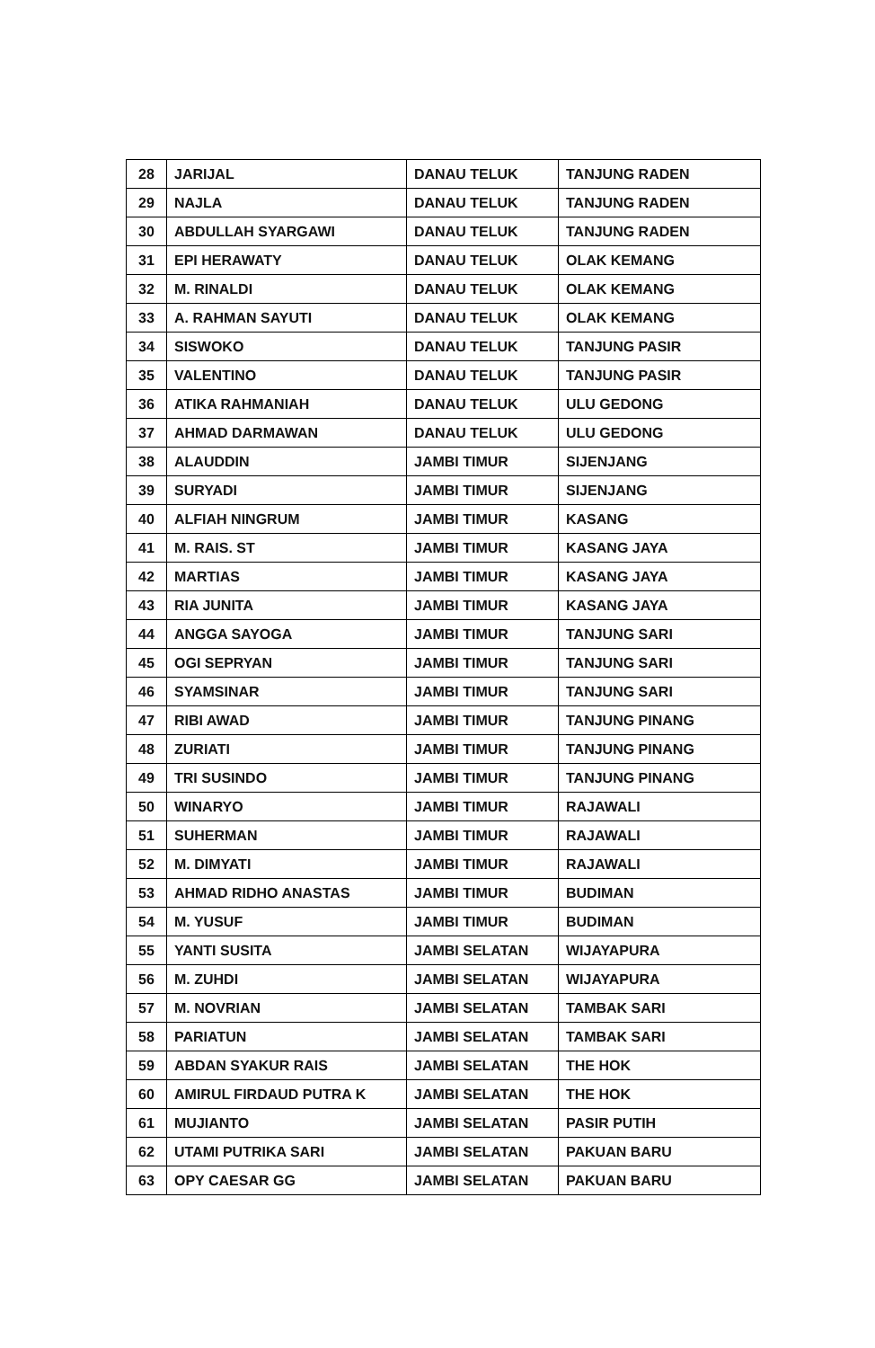| 28 | JARIJAL | DANAU TELUK | TANJUNG RADEN |
| 29 | NAJLA | DANAU TELUK | TANJUNG RADEN |
| 30 | ABDULLAH SYARGAWI | DANAU TELUK | TANJUNG RADEN |
| 31 | EPI HERAWATY | DANAU TELUK | OLAK KEMANG |
| 32 | M. RINALDI | DANAU TELUK | OLAK KEMANG |
| 33 | A. RAHMAN SAYUTI | DANAU TELUK | OLAK KEMANG |
| 34 | SISWOKO | DANAU TELUK | TANJUNG PASIR |
| 35 | VALENTINO | DANAU TELUK | TANJUNG PASIR |
| 36 | ATIKA RAHMANIAH | DANAU TELUK | ULU GEDONG |
| 37 | AHMAD DARMAWAN | DANAU TELUK | ULU GEDONG |
| 38 | ALAUDDIN | JAMBI TIMUR | SIJENJANG |
| 39 | SURYADI | JAMBI TIMUR | SIJENJANG |
| 40 | ALFIAH NINGRUM | JAMBI TIMUR | KASANG |
| 41 | M. RAIS. ST | JAMBI TIMUR | KASANG JAYA |
| 42 | MARTIAS | JAMBI TIMUR | KASANG JAYA |
| 43 | RIA JUNITA | JAMBI TIMUR | KASANG JAYA |
| 44 | ANGGA SAYOGA | JAMBI TIMUR | TANJUNG SARI |
| 45 | OGI SEPRYAN | JAMBI TIMUR | TANJUNG SARI |
| 46 | SYAMSINAR | JAMBI TIMUR | TANJUNG SARI |
| 47 | RIBI AWAD | JAMBI TIMUR | TANJUNG PINANG |
| 48 | ZURIATI | JAMBI TIMUR | TANJUNG PINANG |
| 49 | TRI SUSINDO | JAMBI TIMUR | TANJUNG PINANG |
| 50 | WINARYO | JAMBI TIMUR | RAJAWALI |
| 51 | SUHERMAN | JAMBI TIMUR | RAJAWALI |
| 52 | M. DIMYATI | JAMBI TIMUR | RAJAWALI |
| 53 | AHMAD RIDHO ANASTAS | JAMBI TIMUR | BUDIMAN |
| 54 | M. YUSUF | JAMBI TIMUR | BUDIMAN |
| 55 | YANTI SUSITA | JAMBI SELATAN | WIJAYAPURA |
| 56 | M. ZUHDI | JAMBI SELATAN | WIJAYAPURA |
| 57 | M. NOVRIAN | JAMBI SELATAN | TAMBAK SARI |
| 58 | PARIATUN | JAMBI SELATAN | TAMBAK SARI |
| 59 | ABDAN SYAKUR RAIS | JAMBI SELATAN | THE HOK |
| 60 | AMIRUL FIRDAUD PUTRA K | JAMBI SELATAN | THE HOK |
| 61 | MUJIANTO | JAMBI SELATAN | PASIR PUTIH |
| 62 | UTAMI PUTRIKA SARI | JAMBI SELATAN | PAKUAN BARU |
| 63 | OPY CAESAR GG | JAMBI SELATAN | PAKUAN BARU |